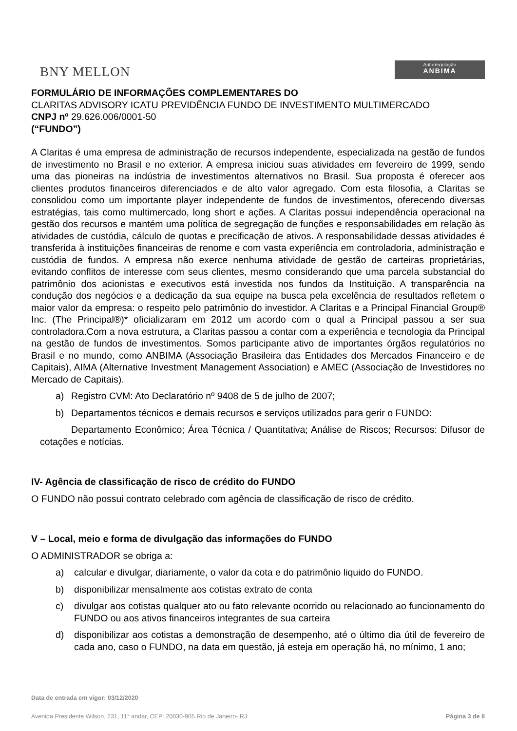BNY MELLON
Autorregulação
ANBIMA
FORMULÁRIO DE INFORMAÇÕES COMPLEMENTARES DO
CLARITAS ADVISORY ICATU PREVIDÊNCIA FUNDO DE INVESTIMENTO MULTIMERCADO
CNPJ nº 29.626.006/0001-50
(“FUNDO”)
A Claritas é uma empresa de administração de recursos independente, especializada na gestão de fundos de investimento no Brasil e no exterior. A empresa iniciou suas atividades em fevereiro de 1999, sendo uma das pioneiras na indústria de investimentos alternativos no Brasil. Sua proposta é oferecer aos clientes produtos financeiros diferenciados e de alto valor agregado. Com esta filosofia, a Claritas se consolidou como um importante player independente de fundos de investimentos, oferecendo diversas estratégias, tais como multimercado, long short e ações. A Claritas possui independência operacional na gestão dos recursos e mantém uma política de segregação de funções e responsabilidades em relação às atividades de custódia, cálculo de quotas e precificação de ativos. A responsabilidade dessas atividades é transferida à instituições financeiras de renome e com vasta experiência em controladoria, administração e custódia de fundos. A empresa não exerce nenhuma atividade de gestão de carteiras proprietárias, evitando conflitos de interesse com seus clientes, mesmo considerando que uma parcela substancial do patrimônio dos acionistas e executivos está investida nos fundos da Instituição. A transparência na condução dos negócios e a dedicação da sua equipe na busca pela excelência de resultados refletem o maior valor da empresa: o respeito pelo patrimônio do investidor. A Claritas e a Principal Financial Group® Inc. (The Principal®)* oficializaram em 2012 um acordo com o qual a Principal passou a ser sua controladora.Com a nova estrutura, a Claritas passou a contar com a experiência e tecnologia da Principal na gestão de fundos de investimentos. Somos participante ativo de importantes órgãos regulatórios no Brasil e no mundo, como ANBIMA (Associação Brasileira das Entidades dos Mercados Financeiro e de Capitais), AIMA (Alternative Investment Management Association) e AMEC (Associação de Investidores no Mercado de Capitais).
a) Registro CVM: Ato Declaratório nº 9408 de 5 de julho de 2007;
b) Departamentos técnicos e demais recursos e serviços utilizados para gerir o FUNDO:
Departamento Econômico; Área Técnica / Quantitativa; Análise de Riscos; Recursos: Difusor de cotações e notícias.
IV- Agência de classificação de risco de crédito do FUNDO
O FUNDO não possui contrato celebrado com agência de classificação de risco de crédito.
V – Local, meio e forma de divulgação das informações do FUNDO
O ADMINISTRADOR se obriga a:
a) calcular e divulgar, diariamente, o valor da cota e do patrimônio liquido do FUNDO.
b) disponibilizar mensalmente aos cotistas extrato de conta
c) divulgar aos cotistas qualquer ato ou fato relevante ocorrido ou relacionado ao funcionamento do FUNDO ou aos ativos financeiros integrantes de sua carteira
d) disponibilizar aos cotistas a demonstração de desempenho, até o último dia útil de fevereiro de cada ano, caso o FUNDO, na data em questão, já esteja em operação há, no mínimo, 1 ano;
Data de entrada em vigor: 03/12/2020
Avenida Presidente Wilson, 231, 11° andar, CEP: 20030-905 Rio de Janeiro- RJ Página 3 de 8